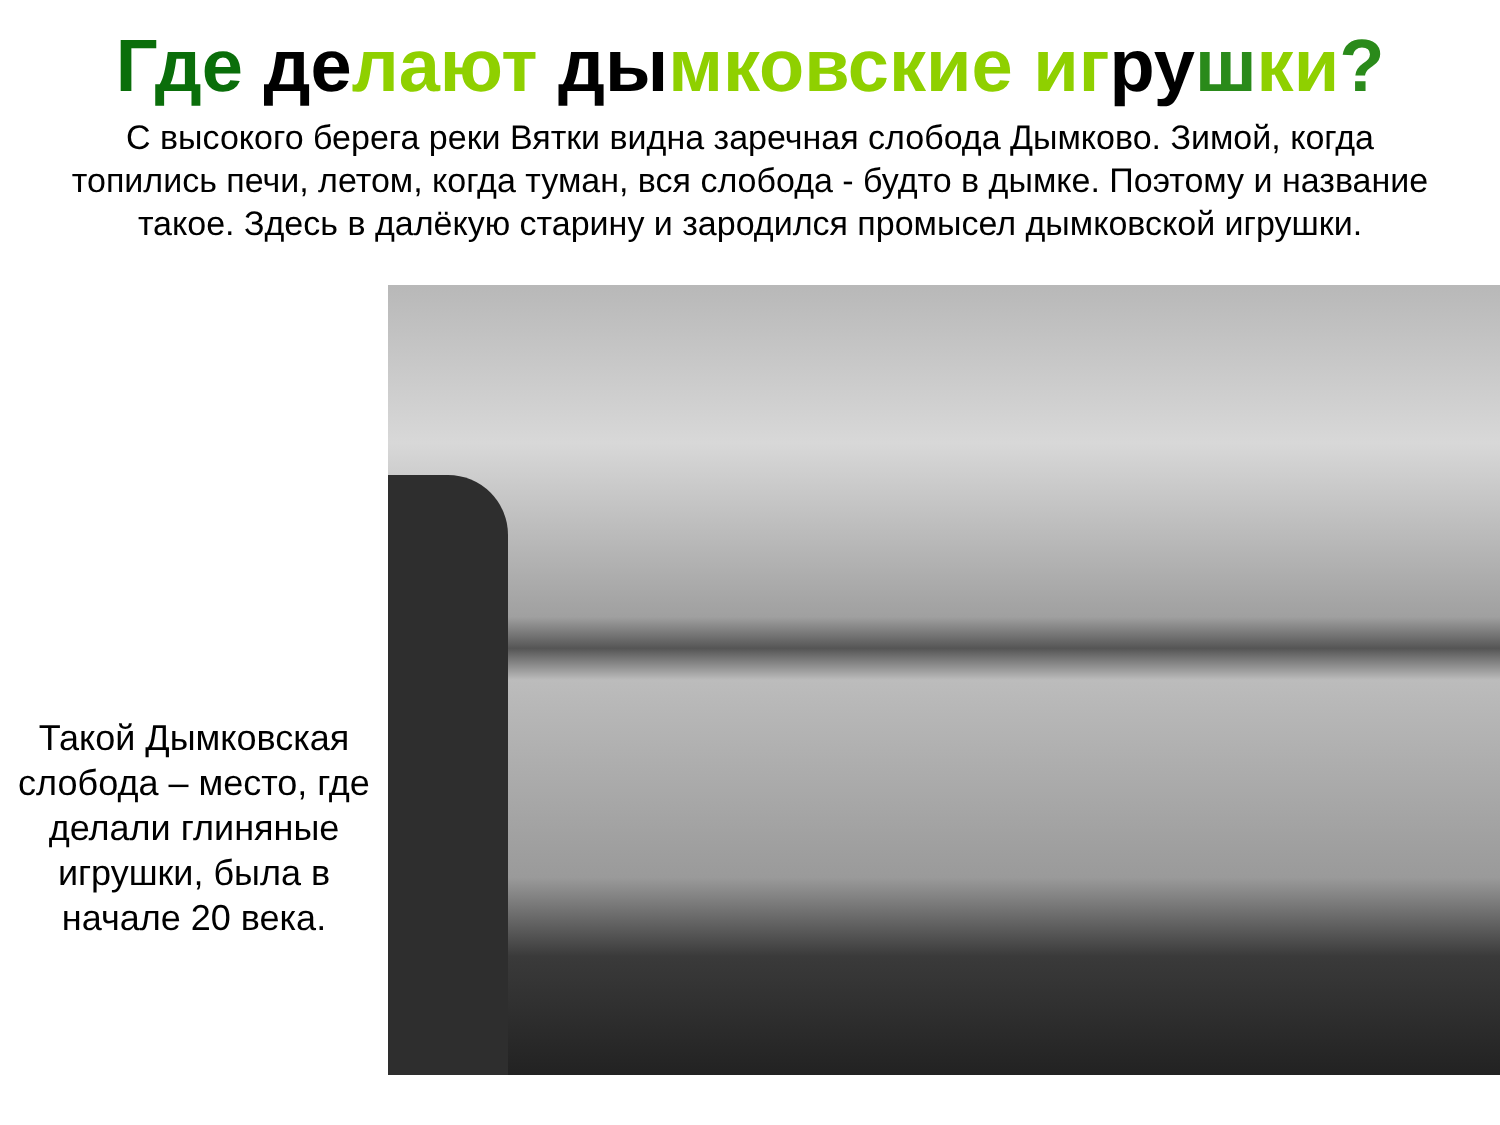Где де лают ды мковские иг ру шки?
С высокого берега реки Вятки видна заречная слобода Дымково. Зимой, когда топились печи, летом, когда туман, вся слобода - будто в дымке. Поэтому и название такое. Здесь в далёкую старину и зародился промысел дымковской игрушки.
Такой Дымковская слобода – место, где делали глиняные игрушки, была в начале 20 века.